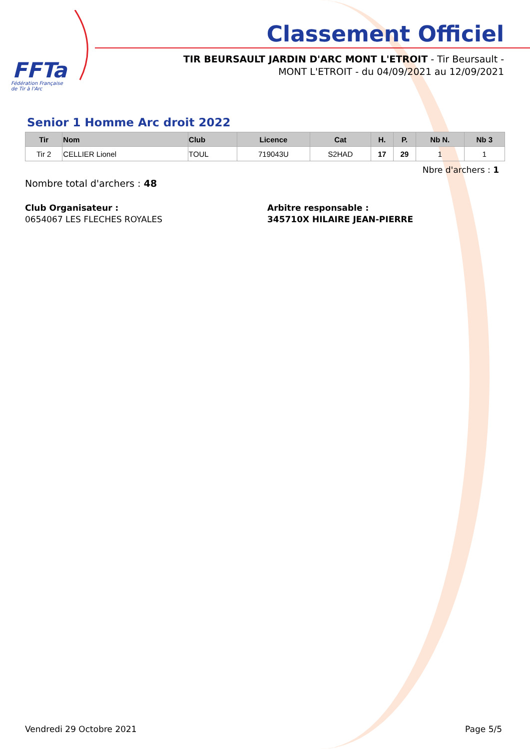FFTa
Fédération Française
de Tir à l'Arc
Classement Officiel
TIR BEURSAULT JARDIN D'ARC MONT L'ETROIT - Tir Beursault - MONT L'ETROIT - du 04/09/2021 au 12/09/2021
Senior 1 Homme Arc droit 2022
| Tir | Nom | Club | Licence | Cat | H. | P. | Nb N. | Nb 3 |
| --- | --- | --- | --- | --- | --- | --- | --- | --- |
| Tir 2 | CELLIER Lionel | TOUL | 719043U | S2HAD | 17 | 29 | 1 | 1 |
Nbre d'archers : 1
Nombre total d'archers : 48
Club Organisateur :
0654067 LES FLECHES ROYALES
Arbitre responsable :
345710X HILAIRE JEAN-PIERRE
Vendredi 29 Octobre 2021 Page 5/5